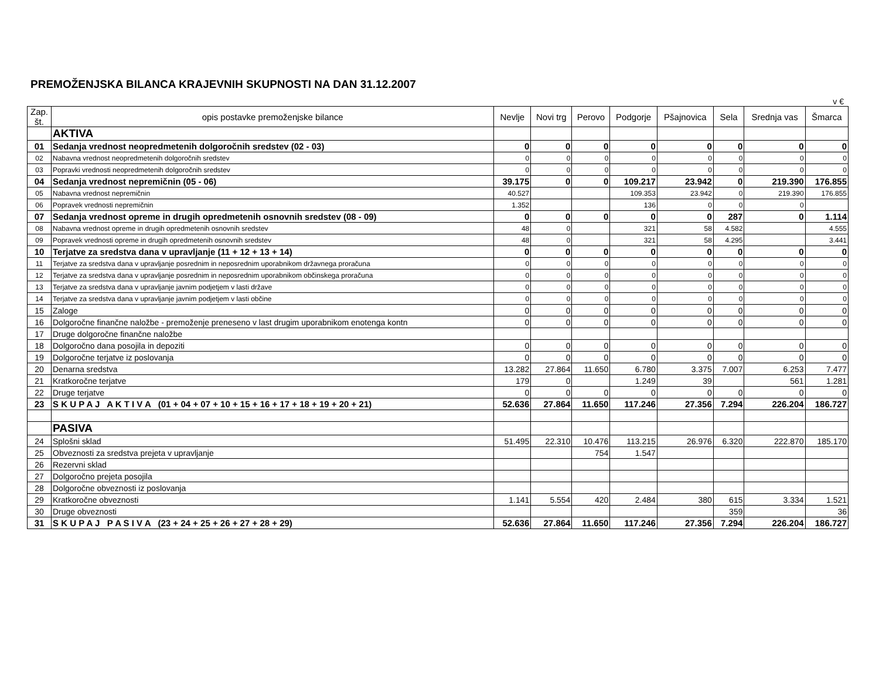PREMOŽENJSKA BILANCA KRAJEVNIH SKUPNOSTI NA DAN 31.12.2007
v €
| Zap. št. | opis postavke premoženjske bilance | Nevlje | Novi trg | Perovo | Podgorje | Pšajnovica | Sela | Srednja vas | Šmarca |
| --- | --- | --- | --- | --- | --- | --- | --- | --- | --- |
| | AKTIVA | | | | | | | | |
| 01 | Sedanja vrednost neopredmetenih dolgoročnih sredstev (02 - 03) | 0 | 0 | 0 | 0 | 0 | 0 | 0 | 0 |
| 02 | Nabavna vrednost neopredmetenih dolgoročnih sredstev | 0 | 0 | 0 | 0 | 0 | 0 | 0 | 0 |
| 03 | Popravki vrednosti neopredmetenih dolgoročnih sredstev | 0 | 0 | 0 | 0 | 0 | 0 | 0 | 0 |
| 04 | Sedanja vrednost nepremičnin (05 - 06) | 39.175 | 0 | 0 | 109.217 | 23.942 | 0 | 219.390 | 176.855 |
| 05 | Nabavna vrednost nepremičnin | 40.527 | | | 109.353 | 23.942 | 0 | 219.390 | 176.855 |
| 06 | Popravek vrednosti nepremičnin | 1.352 | | | 136 | 0 | 0 | 0 | |
| 07 | Sedanja vrednost opreme in drugih opredmetenih osnovnih sredstev (08 - 09) | 0 | 0 | 0 | 0 | 0 | 287 | 0 | 1.114 |
| 08 | Nabavna vrednost opreme in drugih opredmetenih osnovnih sredstev | 48 | 0 | | 321 | 58 | 4.582 | | 4.555 |
| 09 | Popravek vrednosti opreme in drugih opredmetenih osnovnih sredstev | 48 | 0 | | 321 | 58 | 4.295 | | 3.441 |
| 10 | Terjatve za sredstva dana v upravljanje (11 + 12 + 13 + 14) | 0 | 0 | 0 | 0 | 0 | 0 | 0 | 0 |
| 11 | Terjatve za sredstva dana v upravljanje posrednim in neposrednim uporabnikom državnega proračuna | 0 | 0 | 0 | 0 | 0 | 0 | 0 | 0 |
| 12 | Terjatve za sredstva dana v upravljanje posrednim in neposrednim uporabnikom občinskega proračuna | 0 | 0 | 0 | 0 | 0 | 0 | 0 | 0 |
| 13 | Terjatve za sredstva dana v upravljanje javnim podjetjem v lasti države | 0 | 0 | 0 | 0 | 0 | 0 | 0 | 0 |
| 14 | Terjatve za sredstva dana v upravljanje javnim podjetjem v lasti občine | 0 | 0 | 0 | 0 | 0 | 0 | 0 | 0 |
| 15 | Zaloge | 0 | 0 | 0 | 0 | 0 | 0 | 0 | 0 |
| 16 | Dolgoročne finančne naložbe - premoženje preneseno v last drugim uporabnikom enotenga kontn | 0 | 0 | 0 | 0 | 0 | 0 | 0 | 0 |
| 17 | Druge dolgoročne finančne naložbe | | | | | | | | |
| 18 | Dolgoročno dana posojila in depoziti | 0 | 0 | 0 | 0 | 0 | 0 | 0 | 0 |
| 19 | Dolgoročne terjatve iz poslovanja | 0 | 0 | 0 | 0 | 0 | 0 | 0 | 0 |
| 20 | Denarna sredstva | 13.282 | 27.864 | 11.650 | 6.780 | 3.375 | 7.007 | 6.253 | 7.477 |
| 21 | Kratkoročne terjatve | 179 | 0 | | 1.249 | 39 | | 561 | 1.281 |
| 22 | Druge terjatve | 0 | 0 | 0 | 0 | 0 | 0 | 0 | 0 |
| 23 | S K U P A J A K T I V A (01 + 04 + 07 + 10 + 15 + 16 + 17 + 18 + 19 + 20 + 21) | 52.636 | 27.864 | 11.650 | 117.246 | 27.356 | 7.294 | 226.204 | 186.727 |
| | PASIVA | | | | | | | | |
| 24 | Splošni sklad | 51.495 | 22.310 | 10.476 | 113.215 | 26.976 | 6.320 | 222.870 | 185.170 |
| 25 | Obveznosti za sredstva prejeta v upravljanje | | | 754 | 1.547 | | | | |
| 26 | Rezervni sklad | | | | | | | | |
| 27 | Dolgoročno prejeta posojila | | | | | | | | |
| 28 | Dolgoročne obveznosti iz poslovanja | | | | | | | | |
| 29 | Kratkoročne obveznosti | 1.141 | 5.554 | 420 | 2.484 | 380 | 615 | 3.334 | 1.521 |
| 30 | Druge obveznosti | | | | | | 359 | | 36 |
| 31 | S K U P A J P A S I V A (23 + 24 + 25 + 26 + 27 + 28 + 29) | 52.636 | 27.864 | 11.650 | 117.246 | 27.356 | 7.294 | 226.204 | 186.727 |